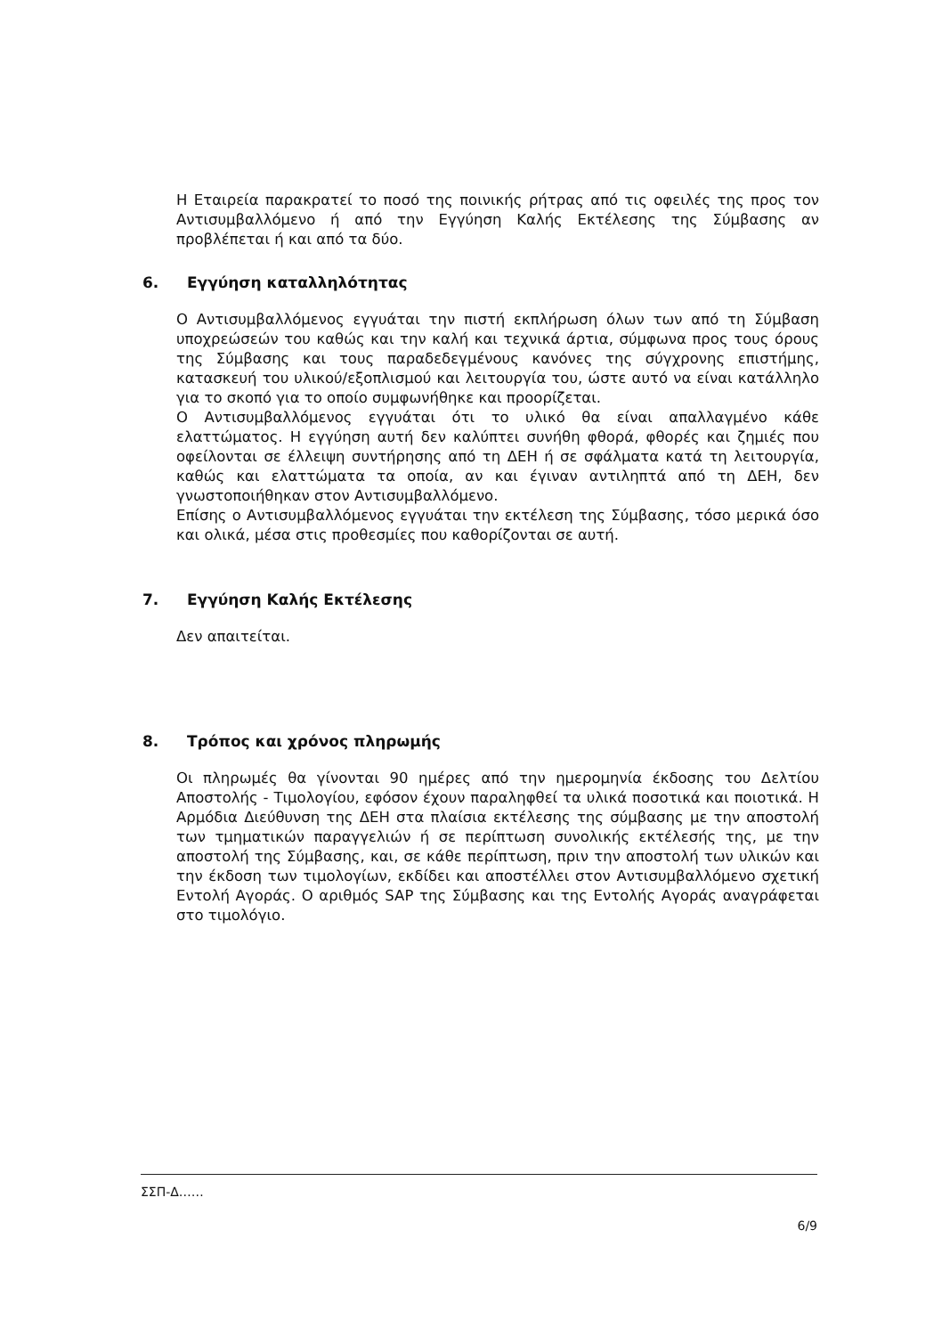Η Εταιρεία παρακρατεί το ποσό της ποινικής ρήτρας από τις οφειλές της προς τον Αντισυμβαλλόμενο ή από την Εγγύηση Καλής Εκτέλεσης της Σύμβασης αν προβλέπεται ή και από τα δύο.
6. Εγγύηση καταλληλότητας
Ο Αντισυμβαλλόμενος εγγυάται την πιστή εκπλήρωση όλων των από τη Σύμβαση υποχρεώσεών του καθώς και την καλή και τεχνικά άρτια, σύμφωνα προς τους όρους της Σύμβασης και τους παραδεδεγμένους κανόνες της σύγχρονης επιστήμης, κατασκευή του υλικού/εξοπλισμού και λειτουργία του, ώστε αυτό να είναι κατάλληλο για το σκοπό για το οποίο συμφωνήθηκε και προορίζεται.
Ο Αντισυμβαλλόμενος εγγυάται ότι το υλικό θα είναι απαλλαγμένο κάθε ελαττώματος. Η εγγύηση αυτή δεν καλύπτει συνήθη φθορά, φθορές και ζημιές που οφείλονται σε έλλειψη συντήρησης από τη ΔΕΗ ή σε σφάλματα κατά τη λειτουργία, καθώς και ελαττώματα τα οποία, αν και έγιναν αντιληπτά από τη ΔΕΗ, δεν γνωστοποιήθηκαν στον Αντισυμβαλλόμενο.
Επίσης ο Αντισυμβαλλόμενος εγγυάται την εκτέλεση της Σύμβασης, τόσο μερικά όσο και ολικά, μέσα στις προθεσμίες που καθορίζονται σε αυτή.
7. Εγγύηση Καλής Εκτέλεσης
Δεν απαιτείται.
8. Τρόπος και χρόνος πληρωμής
Οι πληρωμές θα γίνονται 90 ημέρες από την ημερομηνία έκδοσης του Δελτίου Αποστολής - Τιμολογίου, εφόσον έχουν παραληφθεί τα υλικά ποσοτικά και ποιοτικά. Η Αρμόδια Διεύθυνση της ΔΕΗ στα πλαίσια εκτέλεσης της σύμβασης με την αποστολή των τμηματικών παραγγελιών ή σε περίπτωση συνολικής εκτέλεσής της, με την αποστολή της Σύμβασης, και, σε κάθε περίπτωση, πριν την αποστολή των υλικών και την έκδοση των τιμολογίων, εκδίδει και αποστέλλει στον Αντισυμβαλλόμενο σχετική Εντολή Αγοράς. Ο αριθμός SAP της Σύμβασης και της Εντολής Αγοράς αναγράφεται στο τιμολόγιο.
ΣΣΠ-Δ……
6/9